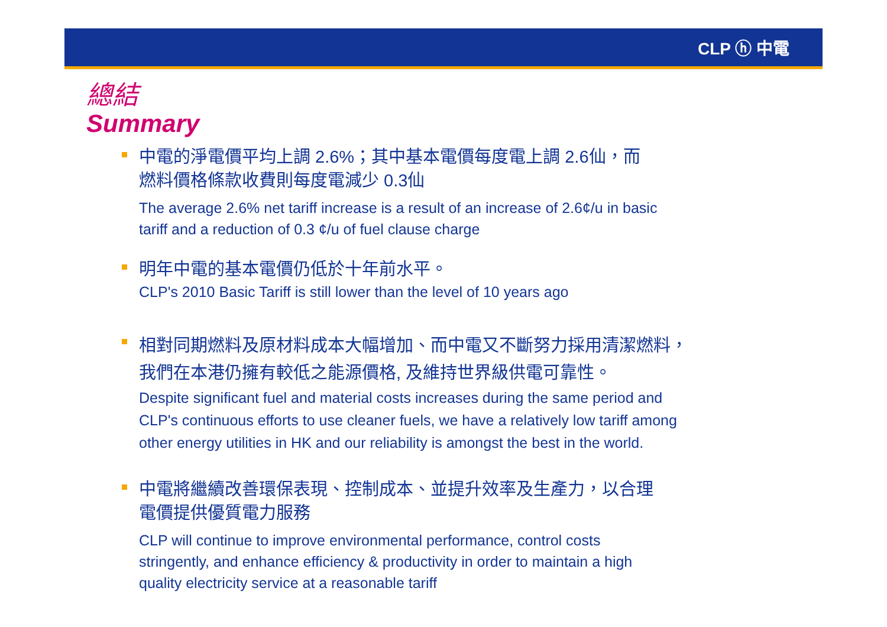CLP ⓗ 中電
總結
Summary
中電的淨電價平均上調 2.6%；其中基本電價每度電上調 2.6仙，而
燃料價格條款收費則每度電減少 0.3仙
The average 2.6% net tariff increase is a result of an increase of 2.6¢/u in basic
tariff and a reduction of 0.3 ¢/u of fuel clause charge
明年中電的基本電價仍低於十年前水平。
CLP's 2010 Basic Tariff is still lower than the level of 10 years ago
相對同期燃料及原材料成本大幅增加、而中電又不斷努力採用清潔燃料，
我們在本港仍擁有較低之能源價格, 及維持世界級供電可靠性。
Despite significant fuel and material costs increases during the same period and
CLP's continuous efforts to use cleaner fuels, we have a relatively low tariff among
other energy utilities in HK and our reliability is amongst the best in the world.
中電將繼續改善環保表現、控制成本、並提升效率及生產力，以合理
電價提供優質電力服務
CLP will continue to improve environmental performance, control costs
stringently, and enhance efficiency & productivity in order to maintain a high
quality electricity service at a reasonable tariff